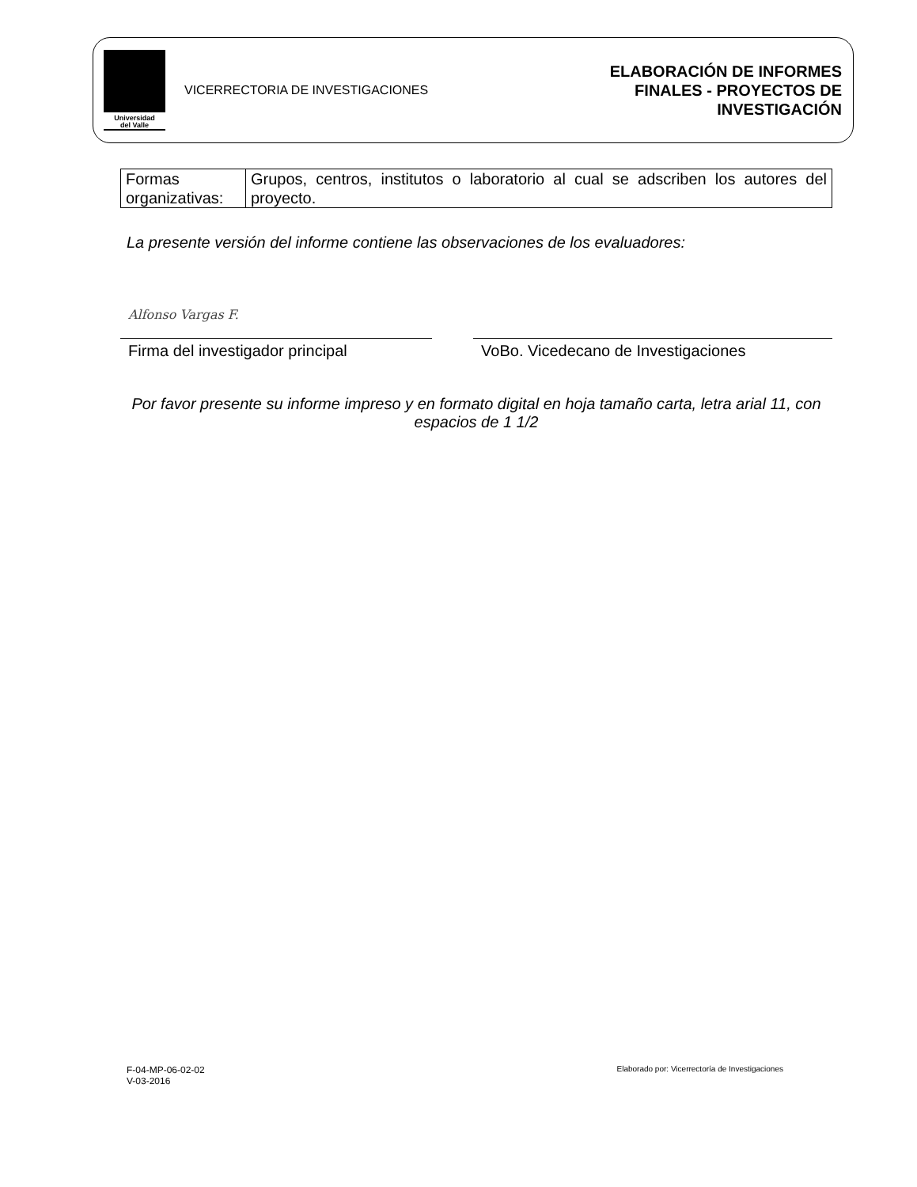Universidad
del Valle
VICERRECTORIA DE INVESTIGACIONES
ELABORACIÓN DE INFORMES
FINALES - PROYECTOS DE
INVESTIGACIÓN
| Formas organizativas: | Grupos, centros, institutos o laboratorio al cual se adscriben los autores del proyecto. |
La presente versión del informe contiene las observaciones de los evaluadores:
Alfonso Vargas F.
Firma del investigador principal
VoBo. Vicedecano de Investigaciones
Por favor presente su informe impreso y en formato digital en hoja tamaño carta, letra arial 11, con espacios de 1 1/2
F-04-MP-06-02-02
V-03-2016
Elaborado por: Vicerrectoría de Investigaciones